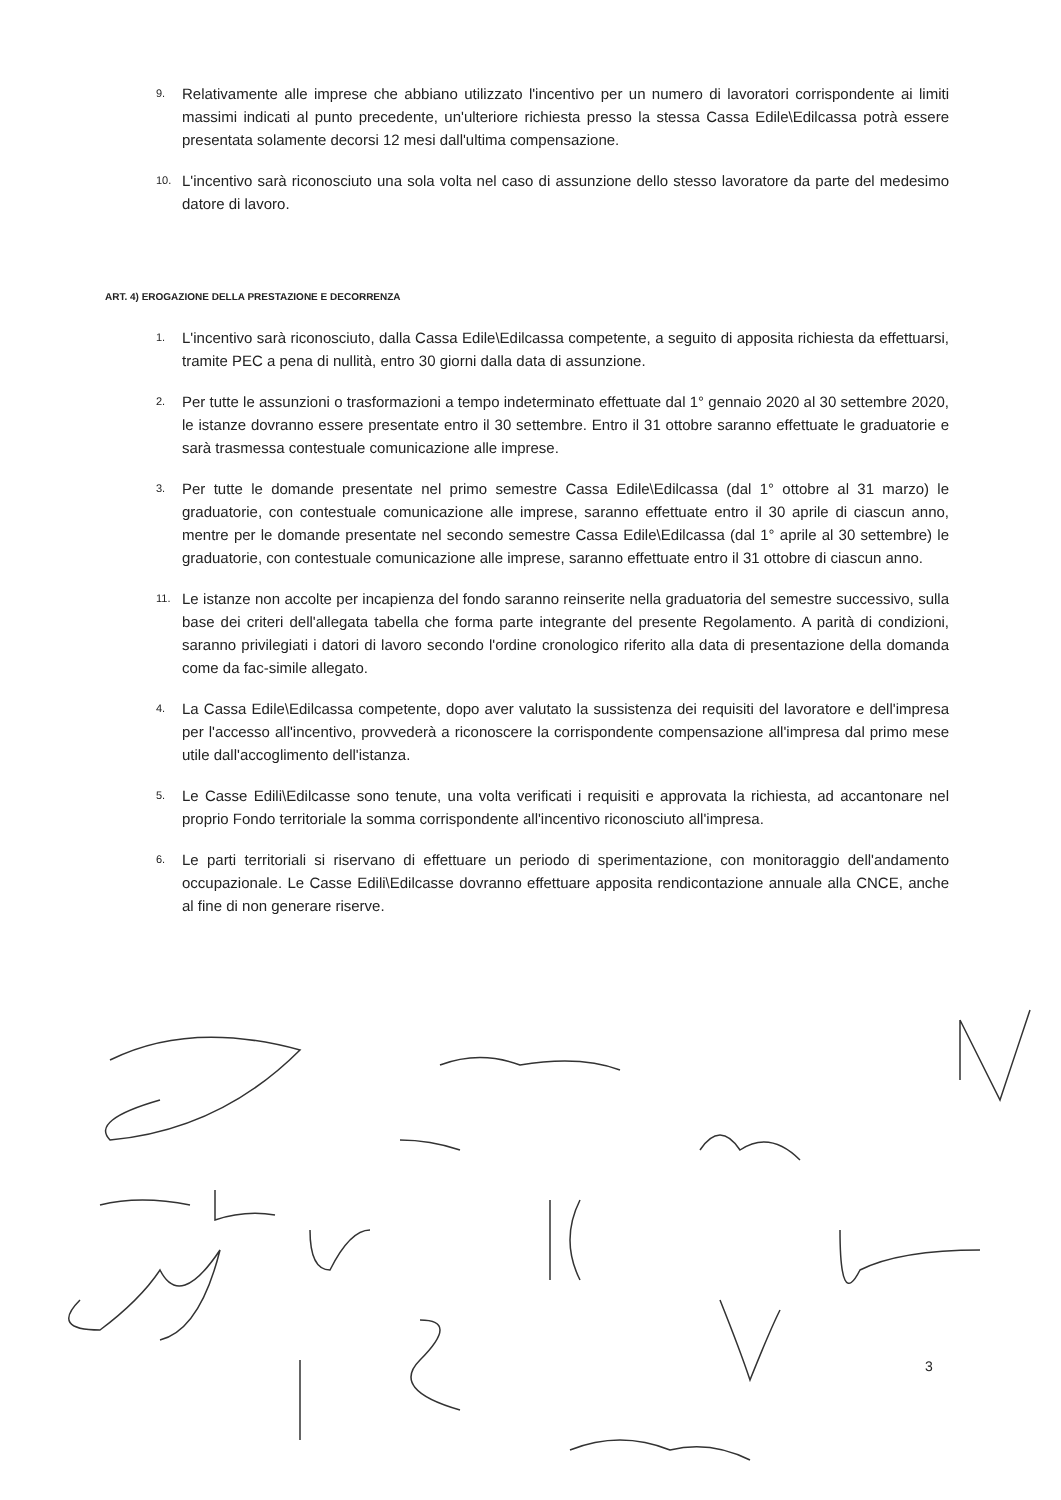9. Relativamente alle imprese che abbiano utilizzato l'incentivo per un numero di lavoratori corrispondente ai limiti massimi indicati al punto precedente, un'ulteriore richiesta presso la stessa Cassa Edile\Edilcassa potrà essere presentata solamente decorsi 12 mesi dall'ultima compensazione.
10. L'incentivo sarà riconosciuto una sola volta nel caso di assunzione dello stesso lavoratore da parte del medesimo datore di lavoro.
ART. 4) EROGAZIONE DELLA PRESTAZIONE E DECORRENZA
1. L'incentivo sarà riconosciuto, dalla Cassa Edile\Edilcassa competente, a seguito di apposita richiesta da effettuarsi, tramite PEC a pena di nullità, entro 30 giorni dalla data di assunzione.
2. Per tutte le assunzioni o trasformazioni a tempo indeterminato effettuate dal 1° gennaio 2020 al 30 settembre 2020, le istanze dovranno essere presentate entro il 30 settembre. Entro il 31 ottobre saranno effettuate le graduatorie e sarà trasmessa contestuale comunicazione alle imprese.
3. Per tutte le domande presentate nel primo semestre Cassa Edile\Edilcassa (dal 1° ottobre al 31 marzo) le graduatorie, con contestuale comunicazione alle imprese, saranno effettuate entro il 30 aprile di ciascun anno, mentre per le domande presentate nel secondo semestre Cassa Edile\Edilcassa (dal 1° aprile al 30 settembre) le graduatorie, con contestuale comunicazione alle imprese, saranno effettuate entro il 31 ottobre di ciascun anno.
11. Le istanze non accolte per incapienza del fondo saranno reinserite nella graduatoria del semestre successivo, sulla base dei criteri dell'allegata tabella che forma parte integrante del presente Regolamento. A parità di condizioni, saranno privilegiati i datori di lavoro secondo l'ordine cronologico riferito alla data di presentazione della domanda come da fac-simile allegato.
4. La Cassa Edile\Edilcassa competente, dopo aver valutato la sussistenza dei requisiti del lavoratore e dell'impresa per l'accesso all'incentivo, provvederà a riconoscere la corrispondente compensazione all'impresa dal primo mese utile dall'accoglimento dell'istanza.
5. Le Casse Edili\Edilcasse sono tenute, una volta verificati i requisiti e approvata la richiesta, ad accantonare nel proprio Fondo territoriale la somma corrispondente all'incentivo riconosciuto all'impresa.
6. Le parti territoriali si riservano di effettuare un periodo di sperimentazione, con monitoraggio dell'andamento occupazionale. Le Casse Edili\Edilcasse dovranno effettuare apposita rendicontazione annuale alla CNCE, anche al fine di non generare riserve.
3